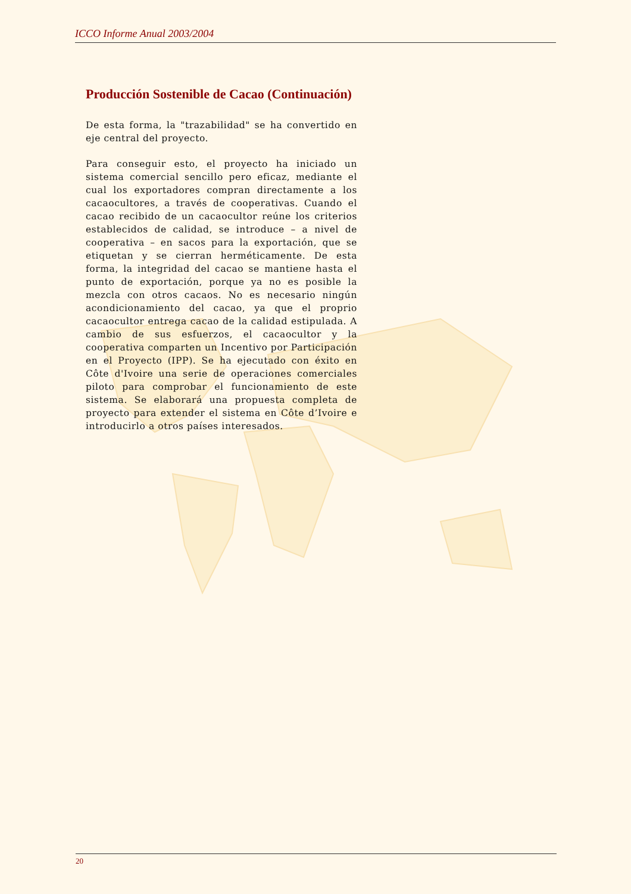ICCO Informe Anual 2003/2004
Producción Sostenible de Cacao (Continuación)
De esta forma, la "trazabilidad" se ha convertido en eje central del proyecto.
Para conseguir esto, el proyecto ha iniciado un sistema comercial sencillo pero eficaz, mediante el cual los exportadores compran directamente a los cacaocultores, a través de cooperativas. Cuando el cacao recibido de un cacaocultor reúne los criterios establecidos de calidad, se introduce – a nivel de cooperativa – en sacos para la exportación, que se etiquetan y se cierran herméticamente. De esta forma, la integridad del cacao se mantiene hasta el punto de exportación, porque ya no es posible la mezcla con otros cacaos. No es necesario ningún acondicionamiento del cacao, ya que el proprio cacaocultor entrega cacao de la calidad estipulada. A cambio de sus esfuerzos, el cacaocultor y la cooperativa comparten un Incentivo por Participación en el Proyecto (IPP). Se ha ejecutado con éxito en Côte d'Ivoire una serie de operaciones comerciales piloto para comprobar el funcionamiento de este sistema. Se elaborará una propuesta completa de proyecto para extender el sistema en Côte d’Ivoire e introducirlo a otros países interesados.
20